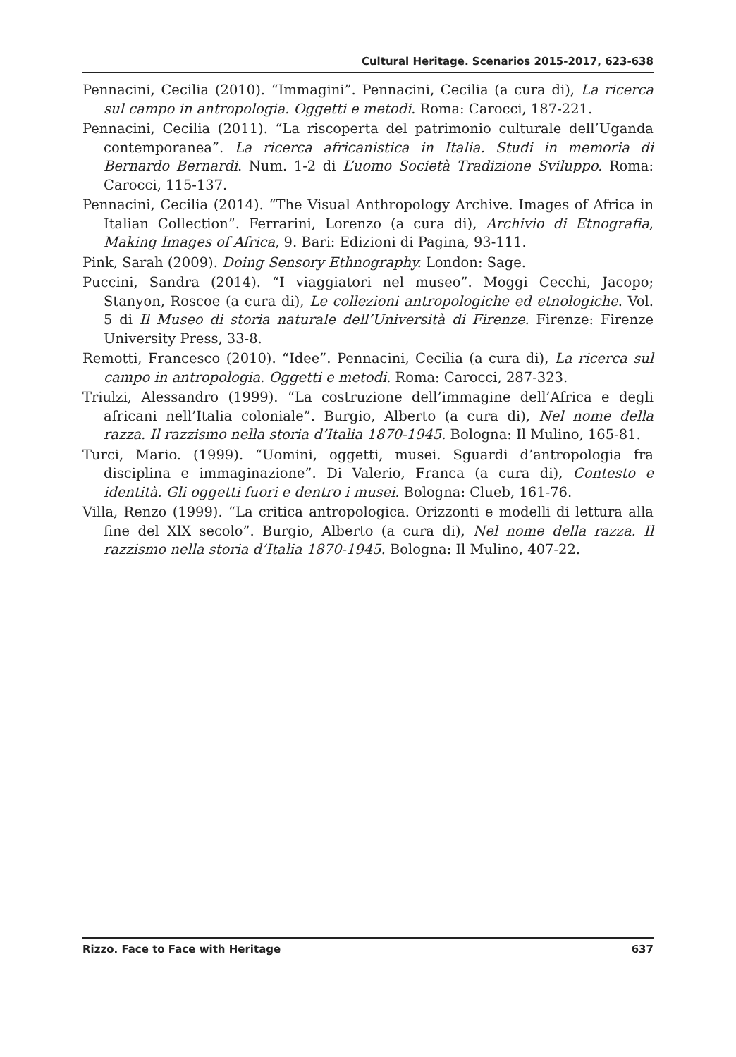Cultural Heritage. Scenarios 2015-2017, 623-638
Pennacini, Cecilia (2010). “Immagini”. Pennacini, Cecilia (a cura di), La ricerca sul campo in antropologia. Oggetti e metodi. Roma: Carocci, 187-221.
Pennacini, Cecilia (2011). “La riscoperta del patrimonio culturale dell’Uganda contemporanea”. La ricerca africanistica in Italia. Studi in memoria di Bernardo Bernardi. Num. 1-2 di L’uomo Società Tradizione Sviluppo. Roma: Carocci, 115-137.
Pennacini, Cecilia (2014). “The Visual Anthropology Archive. Images of Africa in Italian Collection”. Ferrarini, Lorenzo (a cura di), Archivio di Etnografia, Making Images of Africa, 9. Bari: Edizioni di Pagina, 93-111.
Pink, Sarah (2009). Doing Sensory Ethnography. London: Sage.
Puccini, Sandra (2014). “I viaggiatori nel museo”. Moggi Cecchi, Jacopo; Stanyon, Roscoe (a cura di), Le collezioni antropologiche ed etnologiche. Vol. 5 di Il Museo di storia naturale dell’Università di Firenze. Firenze: Firenze University Press, 33-8.
Remotti, Francesco (2010). “Idee”. Pennacini, Cecilia (a cura di), La ricerca sul campo in antropologia. Oggetti e metodi. Roma: Carocci, 287-323.
Triulzi, Alessandro (1999). “La costruzione dell’immagine dell’Africa e degli africani nell’Italia coloniale”. Burgio, Alberto (a cura di), Nel nome della razza. Il razzismo nella storia d’Italia 1870-1945. Bologna: Il Mulino, 165-81.
Turci, Mario. (1999). “Uomini, oggetti, musei. Sguardi d’antropologia fra disciplina e immaginazione”. Di Valerio, Franca (a cura di), Contesto e identità. Gli oggetti fuori e dentro i musei. Bologna: Clueb, 161-76.
Villa, Renzo (1999). “La critica antropologica. Orizzonti e modelli di lettura alla fine del XlX secolo”. Burgio, Alberto (a cura di), Nel nome della razza. Il razzismo nella storia d’Italia 1870-1945. Bologna: Il Mulino, 407-22.
Rizzo. Face to Face with Heritage 637